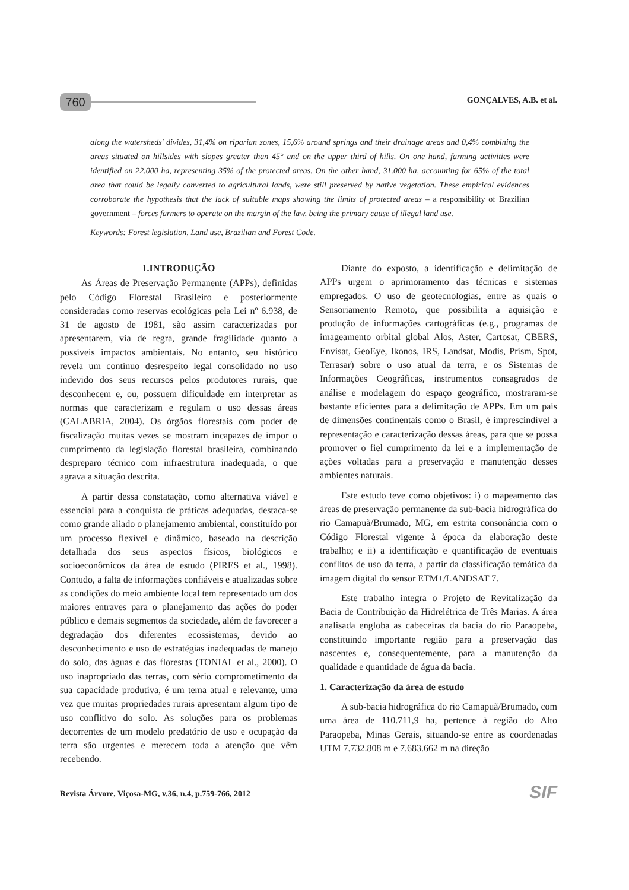760
GONÇALVES, A.B. et al.
along the watersheds’ divides, 31,4% on riparian zones, 15,6% around springs and their drainage areas and 0,4% combining the areas situated on hillsides with slopes greater than 45° and on the upper third of hills. On one hand, farming activities were identified on 22.000 ha, representing 35% of the protected areas. On the other hand, 31.000 ha, accounting for 65% of the total area that could be legally converted to agricultural lands, were still preserved by native vegetation. These empirical evidences corroborate the hypothesis that the lack of suitable maps showing the limits of protected areas – a responsibility of Brazilian government – forces farmers to operate on the margin of the law, being the primary cause of illegal land use.
Keywords: Forest legislation, Land use, Brazilian and Forest Code.
1.INTRODUÇÃO
As Áreas de Preservação Permanente (APPs), definidas pelo Código Florestal Brasileiro e posteriormente consideradas como reservas ecológicas pela Lei nº 6.938, de 31 de agosto de 1981, são assim caracterizadas por apresentarem, via de regra, grande fragilidade quanto a possíveis impactos ambientais. No entanto, seu histórico revela um contínuo desrespeito legal consolidado no uso indevido dos seus recursos pelos produtores rurais, que desconhecem e, ou, possuem dificuldade em interpretar as normas que caracterizam e regulam o uso dessas áreas (CALABRIA, 2004). Os órgãos florestais com poder de fiscalização muitas vezes se mostram incapazes de impor o cumprimento da legislação florestal brasileira, combinando despreparo técnico com infraestrutura inadequada, o que agrava a situação descrita.
A partir dessa constatação, como alternativa viável e essencial para a conquista de práticas adequadas, destaca-se como grande aliado o planejamento ambiental, constituído por um processo flexível e dinâmico, baseado na descrição detalhada dos seus aspectos físicos, biológicos e socioeconômicos da área de estudo (PIRES et al., 1998). Contudo, a falta de informações confiáveis e atualizadas sobre as condições do meio ambiente local tem representado um dos maiores entraves para o planejamento das ações do poder público e demais segmentos da sociedade, além de favorecer a degradação dos diferentes ecossistemas, devido ao desconhecimento e uso de estratégias inadequadas de manejo do solo, das águas e das florestas (TONIAL et al., 2000). O uso inapropriado das terras, com sério comprometimento da sua capacidade produtiva, é um tema atual e relevante, uma vez que muitas propriedades rurais apresentam algum tipo de uso conflitivo do solo. As soluções para os problemas decorrentes de um modelo predatório de uso e ocupação da terra são urgentes e merecem toda a atenção que vêm recebendo.
Diante do exposto, a identificação e delimitação de APPs urgem o aprimoramento das técnicas e sistemas empregados. O uso de geotecnologias, entre as quais o Sensoriamento Remoto, que possibilita a aquisição e produção de informações cartográficas (e.g., programas de imageamento orbital global Alos, Aster, Cartosat, CBERS, Envisat, GeoEye, Ikonos, IRS, Landsat, Modis, Prism, Spot, Terrasar) sobre o uso atual da terra, e os Sistemas de Informações Geográficas, instrumentos consagrados de análise e modelagem do espaço geográfico, mostraram-se bastante eficientes para a delimitação de APPs. Em um país de dimensões continentais como o Brasil, é imprescindível a representação e caracterização dessas áreas, para que se possa promover o fiel cumprimento da lei e a implementação de ações voltadas para a preservação e manutenção desses ambientes naturais.
Este estudo teve como objetivos: i) o mapeamento das áreas de preservação permanente da sub-bacia hidrográfica do rio Camapuã/Brumado, MG, em estrita consonância com o Código Florestal vigente à época da elaboração deste trabalho; e ii) a identificação e quantificação de eventuais conflitos de uso da terra, a partir da classificação temática da imagem digital do sensor ETM+/LANDSAT 7.
Este trabalho integra o Projeto de Revitalização da Bacia de Contribuição da Hidrelétrica de Três Marias. A área analisada engloba as cabeceiras da bacia do rio Paraopeba, constituindo importante região para a preservação das nascentes e, consequentemente, para a manutenção da qualidade e quantidade de água da bacia.
1. Caracterização da área de estudo
A sub-bacia hidrográfica do rio Camapuã/Brumado, com uma área de 110.711,9 ha, pertence à região do Alto Paraopeba, Minas Gerais, situando-se entre as coordenadas UTM 7.732.808 m e 7.683.662 m na direção
Revista Árvore, Viçosa-MG, v.36, n.4, p.759-766, 2012
SIF